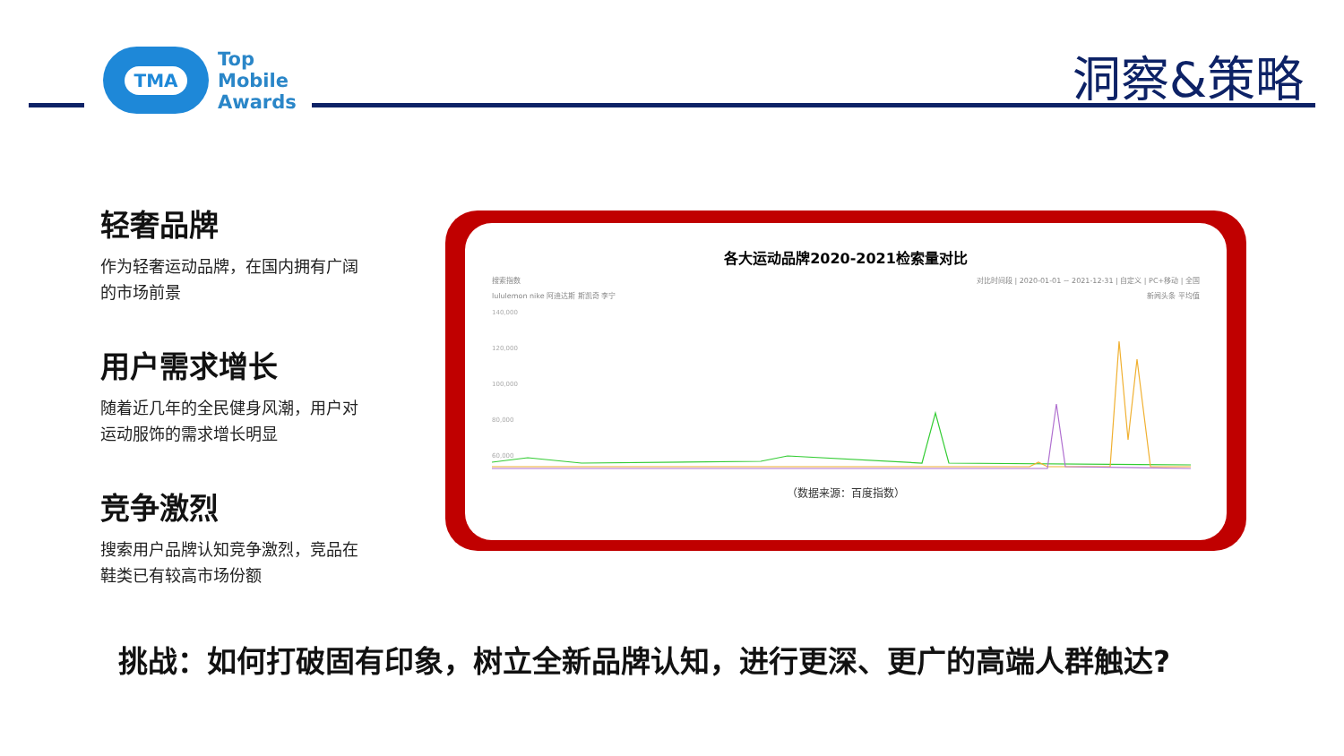TMA
Top
Mobile
Awards
洞察&策略
轻奢品牌
作为轻奢运动品牌，在国内拥有广阔的市场前景
用户需求增长
随着近几年的全民健身风潮，用户对运动服饰的需求增长明显
竞争激烈
搜索用户品牌认知竞争激烈，竞品在鞋类已有较高市场份额
各大运动品牌2020-2021检索量对比
搜索指数 对比时间段 | 2020-01-01 ~ 2021-12-31 | 自定义 | PC+移动 | 全国
lululemon nike 阿迪达斯 斯凯奇 李宁 新闻头条 平均值
140,000
120,000
100,000
80,000
60,000
（数据来源：百度指数）
挑战：如何打破固有印象，树立全新品牌认知，进行更深、更广的高端人群触达?